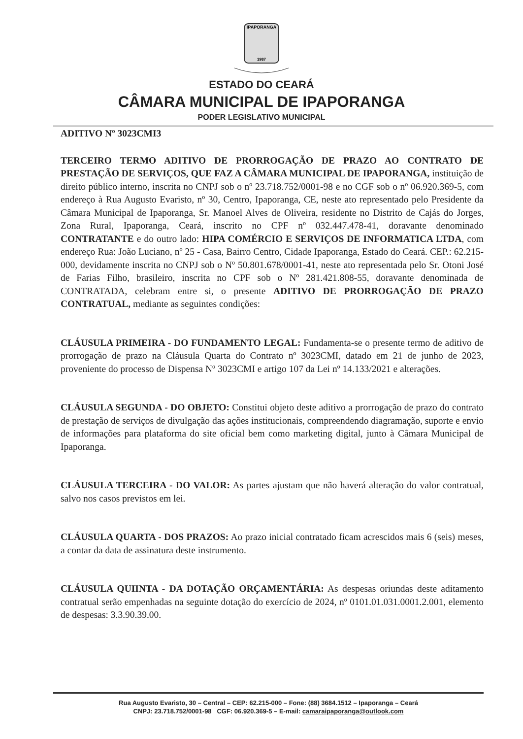IPAPORANGA
1987
ESTADO DO CEARÁ
CÂMARA MUNICIPAL DE IPAPORANGA
PODER LEGISLATIVO MUNICIPAL
ADITIVO Nº 3023CMI3
TERCEIRO TERMO ADITIVO DE PRORROGAÇÃO DE PRAZO AO CONTRATO DE PRESTAÇÃO DE SERVIÇOS, QUE FAZ A CÂMARA MUNICIPAL DE IPAPORANGA, instituição de direito público interno, inscrita no CNPJ sob o nº 23.718.752/0001-98 e no CGF sob o nº 06.920.369-5, com endereço à Rua Augusto Evaristo, nº 30, Centro, Ipaporanga, CE, neste ato representado pelo Presidente da Câmara Municipal de Ipaporanga, Sr. Manoel Alves de Oliveira, residente no Distrito de Cajás do Jorges, Zona Rural, Ipaporanga, Ceará, inscrito no CPF nº 032.447.478-41, doravante denominado CONTRATANTE e do outro lado: HIPA COMÉRCIO E SERVIÇOS DE INFORMATICA LTDA, com endereço Rua: João Luciano, nº 25 - Casa, Bairro Centro, Cidade Ipaporanga, Estado do Ceará. CEP.: 62.215-000, devidamente inscrita no CNPJ sob o Nº 50.801.678/0001-41, neste ato representada pelo Sr. Otoni José de Farias Filho, brasileiro, inscrita no CPF sob o Nº 281.421.808-55, doravante denominada de CONTRATADA, celebram entre si, o presente ADITIVO DE PRORROGAÇÃO DE PRAZO CONTRATUAL, mediante as seguintes condições:
CLÁUSULA PRIMEIRA - DO FUNDAMENTO LEGAL: Fundamenta-se o presente termo de aditivo de prorrogação de prazo na Cláusula Quarta do Contrato nº 3023CMI, datado em 21 de junho de 2023, proveniente do processo de Dispensa Nº 3023CMI e artigo 107 da Lei nº 14.133/2021 e alterações.
CLÁUSULA SEGUNDA - DO OBJETO: Constitui objeto deste aditivo a prorrogação de prazo do contrato de prestação de serviços de divulgação das ações institucionais, compreendendo diagramação, suporte e envio de informações para plataforma do site oficial bem como marketing digital, junto à Câmara Municipal de Ipaporanga.
CLÁUSULA TERCEIRA - DO VALOR: As partes ajustam que não haverá alteração do valor contratual, salvo nos casos previstos em lei.
CLÁUSULA QUARTA - DOS PRAZOS: Ao prazo inicial contratado ficam acrescidos mais 6 (seis) meses, a contar da data de assinatura deste instrumento.
CLÁUSULA QUIINTA - DA DOTAÇÃO ORÇAMENTÁRIA: As despesas oriundas deste aditamento contratual serão empenhadas na seguinte dotação do exercício de 2024, nº 0101.01.031.0001.2.001, elemento de despesas: 3.3.90.39.00.
Rua Augusto Evaristo, 30 – Central – CEP: 62.215-000 – Fone: (88) 3684.1512 – Ipaporanga – Ceará
CNPJ: 23.718.752/0001-98 CGF: 06.920.369-5 – E-mail: camaraipaporanga@outlook.com